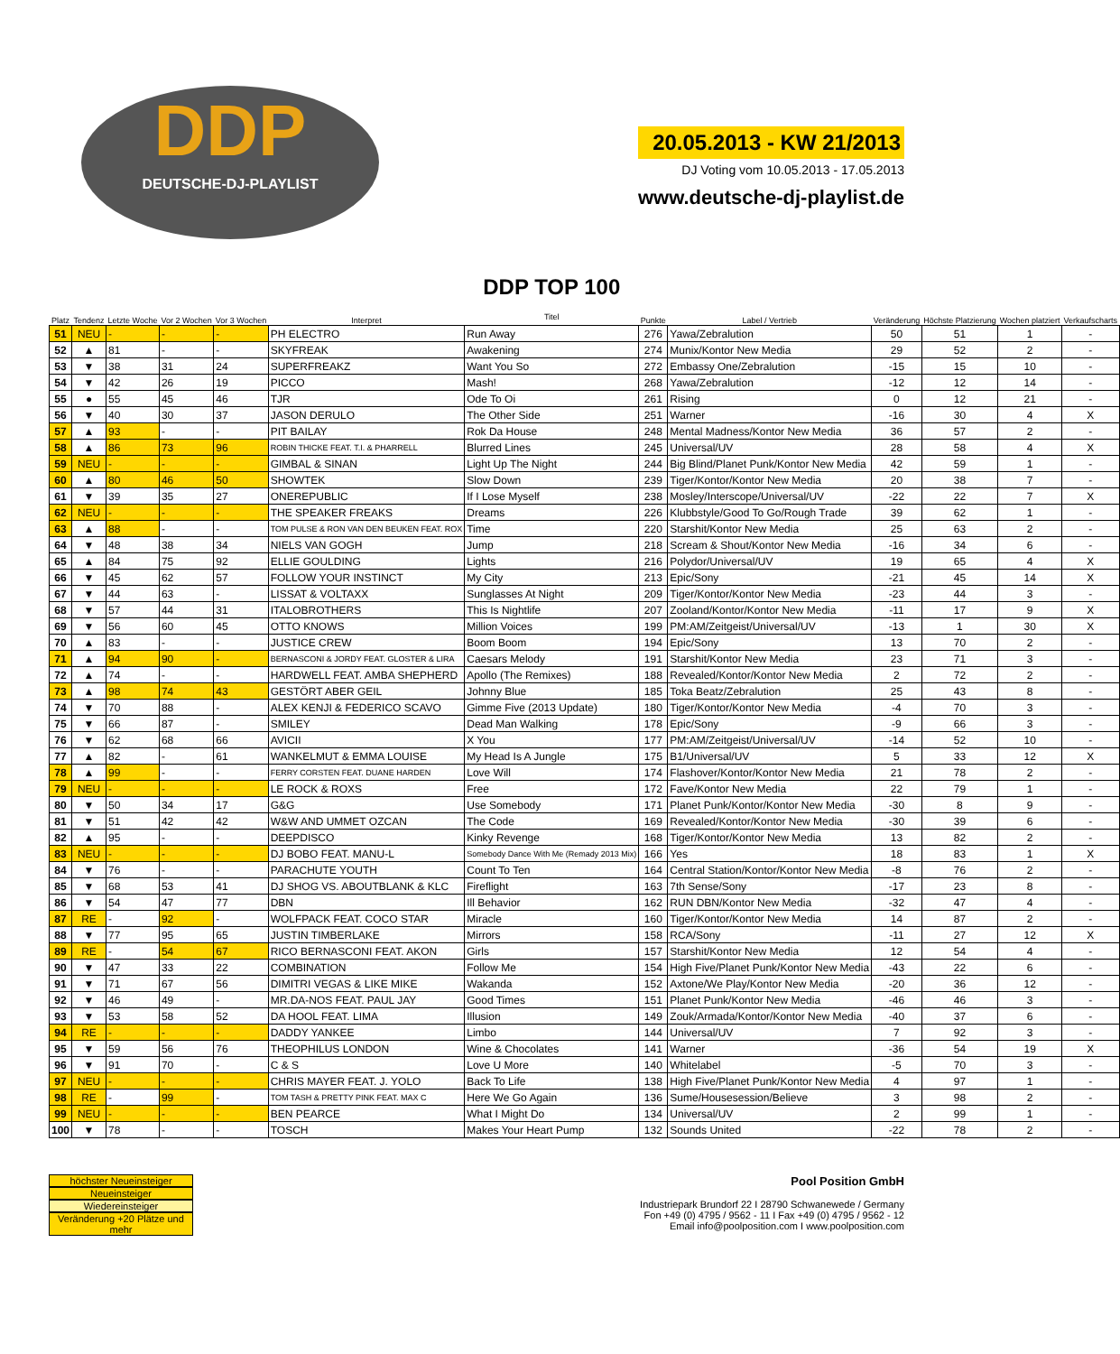DDP
DEUTSCHE-DJ-PLAYLIST
20.05.2013 - KW 21/2013
DJ Voting vom 10.05.2013 - 17.05.2013
www.deutsche-dj-playlist.de
| Platz | Tendenz | Letzte Woche | Vor 2 Wochen | Vor 3 Wochen | Interpret | DDP TOP 100 Titel | Punkte | Label / Vertrieb | Veränderung | Höchste Platzierung | Wochen platziert | Verkaufscharts |
| --- | --- | --- | --- | --- | --- | --- | --- | --- | --- | --- | --- | --- |
| 51 | NEU | - | - | - | PH ELECTRO | Run Away | 276 | Yawa/Zebralution | 50 | 51 | 1 | - |
| 52 | ▲ | 81 | - | - | SKYFREAK | Awakening | 274 | Munix/Kontor New Media | 29 | 52 | 2 | - |
| 53 | ▼ | 38 | 31 | 24 | SUPERFREAKZ | Want You So | 272 | Embassy One/Zebralution | -15 | 15 | 10 | - |
| 54 | ▼ | 42 | 26 | 19 | PICCO | Mash! | 268 | Yawa/Zebralution | -12 | 12 | 14 | - |
| 55 | ● | 55 | 45 | 46 | TJR | Ode To Oi | 261 | Rising | 0 | 12 | 21 | - |
| 56 | ▼ | 40 | 30 | 37 | JASON DERULO | The Other Side | 251 | Warner | -16 | 30 | 4 | X |
| 57 | ▲ | 93 | - | - | PIT BAILAY | Rok Da House | 248 | Mental Madness/Kontor New Media | 36 | 57 | 2 | - |
| 58 | ▲ | 86 | 73 | 96 | ROBIN THICKE FEAT. T.I. & PHARRELL | Blurred Lines | 245 | Universal/UV | 28 | 58 | 4 | X |
| 59 | NEU | - | - | - | GIMBAL & SINAN | Light Up The Night | 244 | Big Blind/Planet Punk/Kontor New Media | 42 | 59 | 1 | - |
| 60 | ▲ | 80 | 46 | 50 | SHOWTEK | Slow Down | 239 | Tiger/Kontor/Kontor New Media | 20 | 38 | 7 | - |
| 61 | ▼ | 39 | 35 | 27 | ONEREPUBLIC | If I Lose Myself | 238 | Mosley/Interscope/Universal/UV | -22 | 22 | 7 | X |
| 62 | NEU | - | - | - | THE SPEAKER FREAKS | Dreams | 226 | Klubbstyle/Good To Go/Rough Trade | 39 | 62 | 1 | - |
| 63 | ▲ | 88 | - | - | TOM PULSE & RON VAN DEN BEUKEN FEAT. ROX | Time | 220 | Starshit/Kontor New Media | 25 | 63 | 2 | - |
| 64 | ▼ | 48 | 38 | 34 | NIELS VAN GOGH | Jump | 218 | Scream & Shout/Kontor New Media | -16 | 34 | 6 | - |
| 65 | ▲ | 84 | 75 | 92 | ELLIE GOULDING | Lights | 216 | Polydor/Universal/UV | 19 | 65 | 4 | X |
| 66 | ▼ | 45 | 62 | 57 | FOLLOW YOUR INSTINCT | My City | 213 | Epic/Sony | -21 | 45 | 14 | X |
| 67 | ▼ | 44 | 63 | - | LISSAT & VOLTAXX | Sunglasses At Night | 209 | Tiger/Kontor/Kontor New Media | -23 | 44 | 3 | - |
| 68 | ▼ | 57 | 44 | 31 | ITALOBROTHERS | This Is Nightlife | 207 | Zooland/Kontor/Kontor New Media | -11 | 17 | 9 | X |
| 69 | ▼ | 56 | 60 | 45 | OTTO KNOWS | Million Voices | 199 | PM:AM/Zeitgeist/Universal/UV | -13 | 1 | 30 | X |
| 70 | ▲ | 83 | - | - | JUSTICE CREW | Boom Boom | 194 | Epic/Sony | 13 | 70 | 2 | - |
| 71 | ▲ | 94 | 90 | - | BERNASCONI & JORDY FEAT. GLOSTER & LIRA | Caesars Melody | 191 | Starshit/Kontor New Media | 23 | 71 | 3 | - |
| 72 | ▲ | 74 | - | - | HARDWELL FEAT. AMBA SHEPHERD | Apollo (The Remixes) | 188 | Revealed/Kontor/Kontor New Media | 2 | 72 | 2 | - |
| 73 | ▲ | 98 | 74 | 43 | GESTÖRT ABER GEIL | Johnny Blue | 185 | Toka Beatz/Zebralution | 25 | 43 | 8 | - |
| 74 | ▼ | 70 | 88 | - | ALEX KENJI & FEDERICO SCAVO | Gimme Five (2013 Update) | 180 | Tiger/Kontor/Kontor New Media | -4 | 70 | 3 | - |
| 75 | ▼ | 66 | 87 | - | SMILEY | Dead Man Walking | 178 | Epic/Sony | -9 | 66 | 3 | - |
| 76 | ▼ | 62 | 68 | 66 | AVICII | X You | 177 | PM:AM/Zeitgeist/Universal/UV | -14 | 52 | 10 | - |
| 77 | ▲ | 82 | - | 61 | WANKELMUT & EMMA LOUISE | My Head Is A Jungle | 175 | B1/Universal/UV | 5 | 33 | 12 | X |
| 78 | ▲ | 99 | - | - | FERRY CORSTEN FEAT. DUANE HARDEN | Love Will | 174 | Flashover/Kontor/Kontor New Media | 21 | 78 | 2 | - |
| 79 | NEU | - | - | - | LE ROCK & ROXS | Free | 172 | Fave/Kontor New Media | 22 | 79 | 1 | - |
| 80 | ▼ | 50 | 34 | 17 | G&G | Use Somebody | 171 | Planet Punk/Kontor/Kontor New Media | -30 | 8 | 9 | - |
| 81 | ▼ | 51 | 42 | 42 | W&W AND UMMET OZCAN | The Code | 169 | Revealed/Kontor/Kontor New Media | -30 | 39 | 6 | - |
| 82 | ▲ | 95 | - | - | DEEPDISCO | Kinky Revenge | 168 | Tiger/Kontor/Kontor New Media | 13 | 82 | 2 | - |
| 83 | NEU | - | - | - | DJ BOBO FEAT. MANU-L | Somebody Dance With Me (Remady 2013 Mix) | 166 | Yes | 18 | 83 | 1 | X |
| 84 | ▼ | 76 | - | - | PARACHUTE YOUTH | Count To Ten | 164 | Central Station/Kontor/Kontor New Media | -8 | 76 | 2 | - |
| 85 | ▼ | 68 | 53 | 41 | DJ SHOG VS. ABOUTBLANK & KLC | Fireflight | 163 | 7th Sense/Sony | -17 | 23 | 8 | - |
| 86 | ▼ | 54 | 47 | 77 | DBN | Ill Behavior | 162 | RUN DBN/Kontor New Media | -32 | 47 | 4 | - |
| 87 | RE | - | 92 | - | WOLFPACK FEAT. COCO STAR | Miracle | 160 | Tiger/Kontor/Kontor New Media | 14 | 87 | 2 | - |
| 88 | ▼ | 77 | 95 | 65 | JUSTIN TIMBERLAKE | Mirrors | 158 | RCA/Sony | -11 | 27 | 12 | X |
| 89 | RE | - | 54 | 67 | RICO BERNASCONI FEAT. AKON | Girls | 157 | Starshit/Kontor New Media | 12 | 54 | 4 | - |
| 90 | ▼ | 47 | 33 | 22 | COMBINATION | Follow Me | 154 | High Five/Planet Punk/Kontor New Media | -43 | 22 | 6 | - |
| 91 | ▼ | 71 | 67 | 56 | DIMITRI VEGAS & LIKE MIKE | Wakanda | 152 | Axtone/We Play/Kontor New Media | -20 | 36 | 12 | - |
| 92 | ▼ | 46 | 49 | - | MR.DA-NOS FEAT. PAUL JAY | Good Times | 151 | Planet Punk/Kontor New Media | -46 | 46 | 3 | - |
| 93 | ▼ | 53 | 58 | 52 | DA HOOL FEAT. LIMA | Illusion | 149 | Zouk/Armada/Kontor/Kontor New Media | -40 | 37 | 6 | - |
| 94 | RE | - | - | - | DADDY YANKEE | Limbo | 144 | Universal/UV | 7 | 92 | 3 | - |
| 95 | ▼ | 59 | 56 | 76 | THEOPHILUS LONDON | Wine & Chocolates | 141 | Warner | -36 | 54 | 19 | X |
| 96 | ▼ | 91 | 70 | - | C & S | Love U More | 140 | Whitelabel | -5 | 70 | 3 | - |
| 97 | NEU | - | - | - | CHRIS MAYER FEAT. J. YOLO | Back To Life | 138 | High Five/Planet Punk/Kontor New Media | 4 | 97 | 1 | - |
| 98 | RE | - | 99 | - | TOM TASH & PRETTY PINK FEAT. MAX C | Here We Go Again | 136 | Sume/Housesession/Believe | 3 | 98 | 2 | - |
| 99 | NEU | - | - | - | BEN PEARCE | What I Might Do | 134 | Universal/UV | 2 | 99 | 1 | - |
| 100 | ▼ | 78 | - | - | TOSCH | Makes Your Heart Pump | 132 | Sounds United | -22 | 78 | 2 | - |
höchster Neueinsteiger
Neueinsteiger
Wiedereinsteiger
Veränderung +20 Plätze und mehr
Pool Position GmbH
Industriepark Brundorf 22 I 28790 Schwanewede / Germany
Fon +49 (0) 4795 / 9562 - 11 I Fax +49 (0) 4795 / 9562 - 12
Email info@poolposition.com I www.poolposition.com